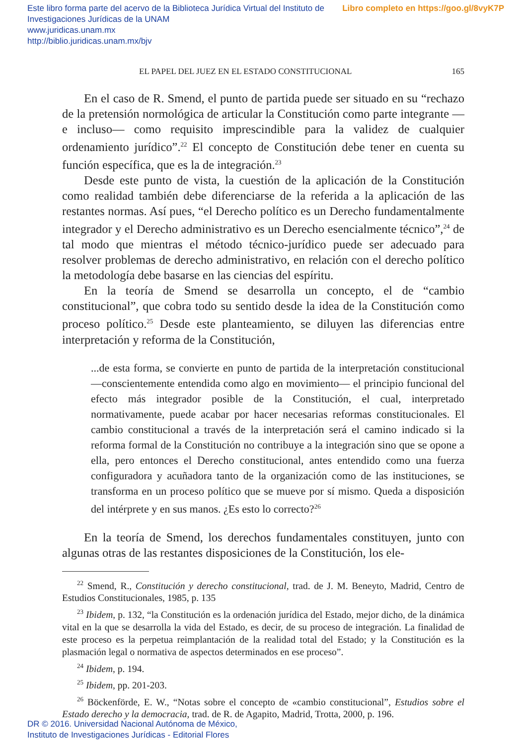Libro completo en https://goo.gl/8vyK7P Este libro forma parte del acervo de la Biblioteca Jurídica Virtual del Instituto de Investigaciones Jurídicas de la UNAM
www.juridicas.unam.mx
http://biblio.juridicas.unam.mx/bjv
EL PAPEL DEL JUEZ EN EL ESTADO CONSTITUCIONAL 165
En el caso de R. Smend, el punto de partida puede ser situado en su “rechazo de la pretensión normológica de articular la Constitución como parte integrante —e incluso— como requisito imprescindible para la validez de cualquier ordenamiento jurídico”.<sup>22</sup> El concepto de Constitución debe tener en cuenta su función específica, que es la de integración.<sup>23</sup>
Desde este punto de vista, la cuestión de la aplicación de la Constitución como realidad también debe diferenciarse de la referida a la aplicación de las restantes normas. Así pues, “el Derecho político es un Derecho fundamentalmente integrador y el Derecho administrativo es un Derecho esencialmente técnico”,<sup>24</sup> de tal modo que mientras el método técnico-jurídico puede ser adecuado para resolver problemas de derecho administrativo, en relación con el derecho político la metodología debe basarse en las ciencias del espíritu.
En la teoría de Smend se desarrolla un concepto, el de “cambio constitucional”, que cobra todo su sentido desde la idea de la Constitución como proceso político.<sup>25</sup> Desde este planteamiento, se diluyen las diferencias entre interpretación y reforma de la Constitución,
...de esta forma, se convierte en punto de partida de la interpretación constitucional —conscientemente entendida como algo en movimiento— el principio funcional del efecto más integrador posible de la Constitución, el cual, interpretado normativamente, puede acabar por hacer necesarias reformas constitucionales. El cambio constitucional a través de la interpretación será el camino indicado si la reforma formal de la Constitución no contribuye a la integración sino que se opone a ella, pero entonces el Derecho constitucional, antes entendido como una fuerza configuradora y acuñadora tanto de la organización como de las instituciones, se transforma en un proceso político que se mueve por sí mismo. Queda a disposición del intérprete y en sus manos. ¿Es esto lo correcto?<sup>26</sup>
En la teoría de Smend, los derechos fundamentales constituyen, junto con algunas otras de las restantes disposiciones de la Constitución, los ele-
<sup>22</sup> Smend, R., Constitución y derecho constitucional, trad. de J. M. Beneyto, Madrid, Centro de Estudios Constitucionales, 1985, p. 135
<sup>23</sup> Ibidem, p. 132, “la Constitución es la ordenación jurídica del Estado, mejor dicho, de la dinámica vital en la que se desarrolla la vida del Estado, es decir, de su proceso de integración. La finalidad de este proceso es la perpetua reimplantación de la realidad total del Estado; y la Constitución es la plasmación legal o normativa de aspectos determinados en ese proceso”.
<sup>24</sup> Ibidem, p. 194.
<sup>25</sup> Ibidem, pp. 201-203.
<sup>26</sup> Böckenförde, E. W., “Notas sobre el concepto de «cambio constitucional”, Estudios sobre el Estado derecho y la democracia, trad. de R. de Agapito, Madrid, Trotta, 2000, p. 196.
DR © 2016. Universidad Nacional Autónoma de México,
Instituto de Investigaciones Jurídicas - Editorial Flores